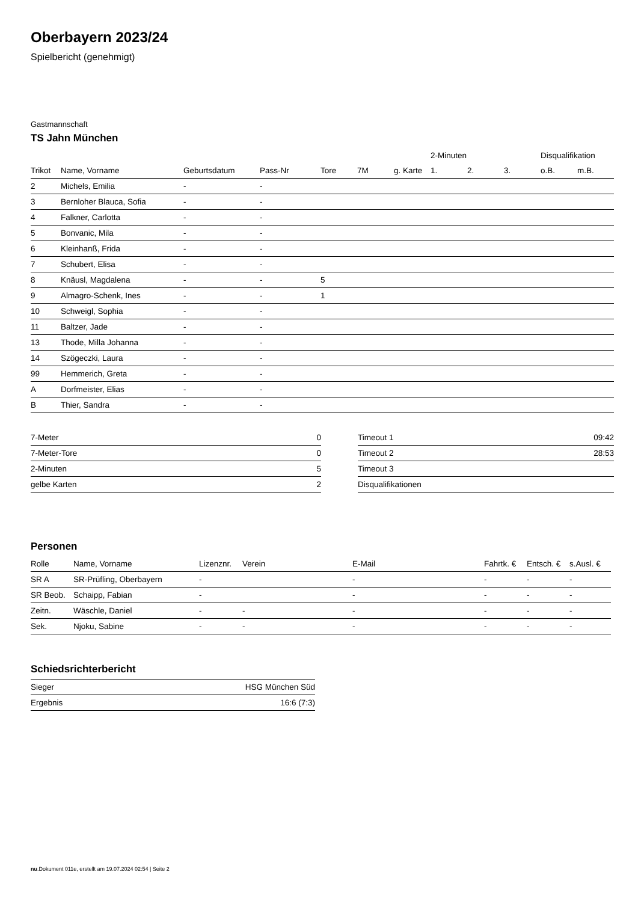Oberbayern 2023/24
Spielbericht (genehmigt)
Gastmannschaft
TS Jahn München
| | | | | | | | 2-Minuten | | | Disqualifikation | |
| --- | --- | --- | --- | --- | --- | --- | --- | --- | --- | --- | --- |
| Trikot | Name, Vorname | Geburtsdatum | Pass-Nr | Tore | 7M | g. Karte | 1. | 2. | 3. | o.B. | m.B. |
| 2 | Michels, Emilia | - | - | | | | | | | | |
| 3 | Bernloher Blauca, Sofia | - | - | | | | | | | | |
| 4 | Falkner, Carlotta | - | - | | | | | | | | |
| 5 | Bonvanic, Mila | - | - | | | | | | | | |
| 6 | Kleinhanß, Frida | - | - | | | | | | | | |
| 7 | Schubert, Elisa | - | - | | | | | | | | |
| 8 | Knäusl, Magdalena | - | - | 5 | | | | | | | |
| 9 | Almagro-Schenk, Ines | - | - | 1 | | | | | | | |
| 10 | Schweigl, Sophia | - | - | | | | | | | | |
| 11 | Baltzer, Jade | - | - | | | | | | | | |
| 13 | Thode, Milla Johanna | - | - | | | | | | | | |
| 14 | Szögeczki, Laura | - | - | | | | | | | | |
| 99 | Hemmerich, Greta | - | - | | | | | | | | |
| A | Dorfmeister, Elias | - | - | | | | | | | | |
| B | Thier, Sandra | - | - | | | | | | | | |
| 7-Meter | 0 |
| 7-Meter-Tore | 0 |
| 2-Minuten | 5 |
| gelbe Karten | 2 |
| Timeout 1 | 09:42 |
| Timeout 2 | 28:53 |
| Timeout 3 | |
| Disqualifikationen | |
Personen
| Rolle | Name, Vorname | Lizenznr. | Verein | E-Mail | Fahrtk. € | Entsch. € | s.Ausl. € |
| --- | --- | --- | --- | --- | --- | --- | --- |
| SR A | SR-Prüfling, Oberbayern | - | | - | - | - | - |
| SR Beob. | Schaipp, Fabian | - | | - | - | - | - |
| Zeitn. | Wäschle, Daniel | - | - | - | - | - | - |
| Sek. | Njoku, Sabine | - | - | - | - | - | - |
Schiedsrichterbericht
| Sieger | HSG München Süd |
| Ergebnis | 16:6 (7:3) |
nu.Dokument 011e, erstellt am 19.07.2024 02:54 | Seite 2